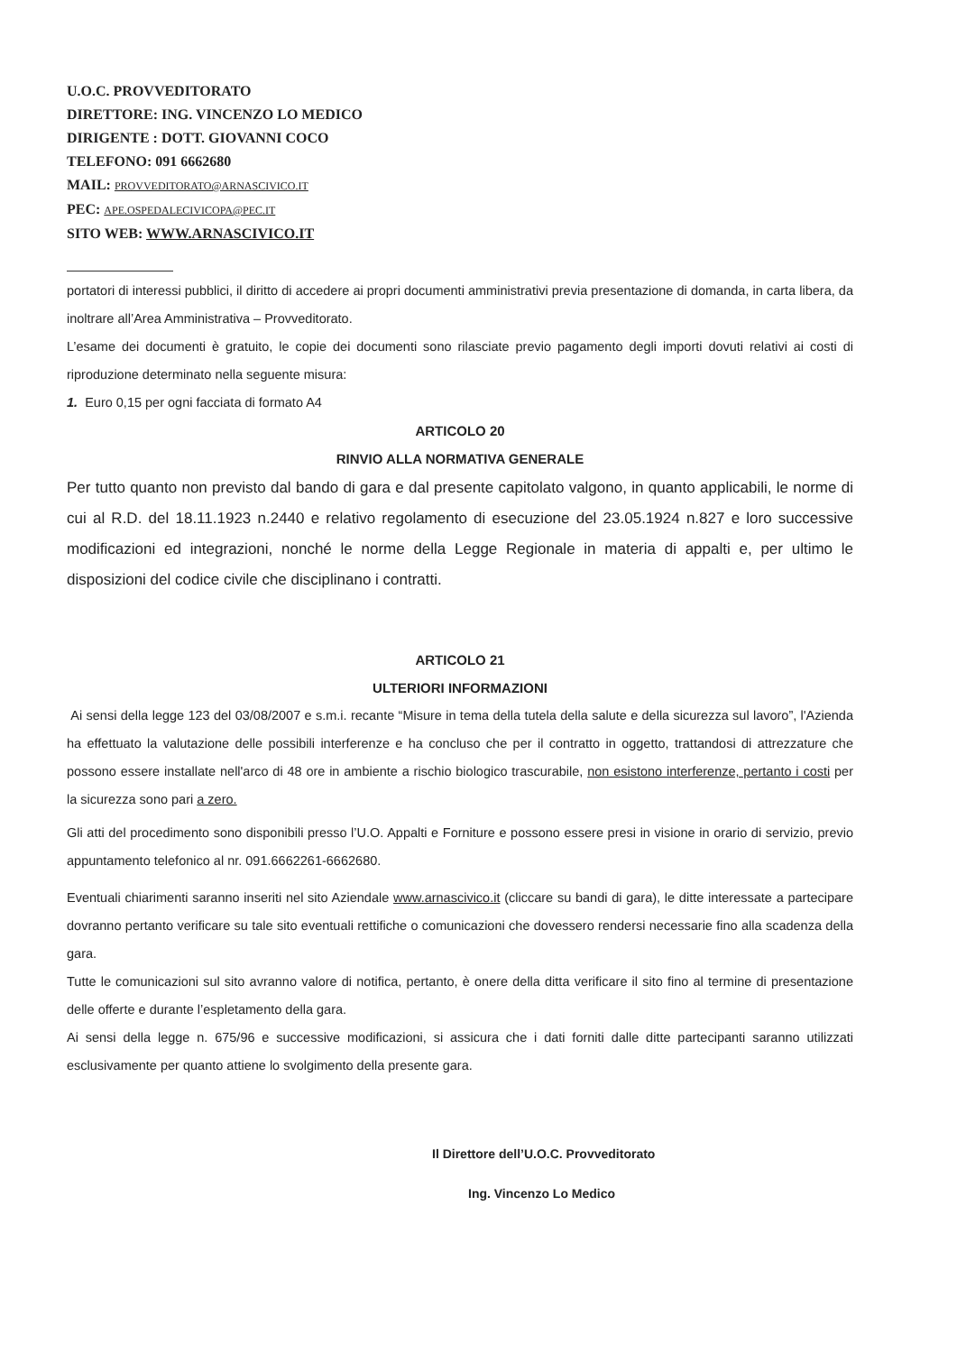U.O.C. PROVVEDITORATO
DIRETTORE: ING. VINCENZO LO MEDICO
DIRIGENTE : DOTT. GIOVANNI COCO
TELEFONO: 091 6662680
MAIL: PROVVEDITORATO@ARNASCIVICO.IT
PEC: APE.OSPEDALECIVICOPA@PEC.IT
SITO WEB: WWW.ARNASCIVICO.IT
portatori di interessi pubblici, il diritto di accedere ai propri documenti amministrativi previa presentazione di domanda, in carta libera, da inoltrare all’Area Amministrativa – Provveditorato.
L’esame dei documenti è gratuito, le copie dei documenti sono rilasciate previo pagamento degli importi dovuti relativi ai costi di riproduzione determinato nella seguente misura:
1. Euro 0,15 per ogni facciata di formato A4
ARTICOLO 20
RINVIO ALLA NORMATIVA GENERALE
Per tutto quanto non previsto dal bando di gara e dal presente capitolato valgono, in quanto applicabili, le norme di cui al R.D. del 18.11.1923 n.2440 e relativo regolamento di esecuzione del 23.05.1924 n.827 e loro successive modificazioni ed integrazioni, nonché le norme della Legge Regionale in materia di appalti e, per ultimo le disposizioni del codice civile che disciplinano i contratti.
ARTICOLO 21
ULTERIORI INFORMAZIONI
Ai sensi della legge 123 del 03/08/2007 e s.m.i. recante “Misure in tema della tutela della salute e della sicurezza sul lavoro”, l'Azienda ha effettuato la valutazione delle possibili interferenze e ha concluso che per il contratto in oggetto, trattandosi di attrezzature che possono essere installate nell'arco di 48 ore in ambiente a rischio biologico trascurabile, non esistono interferenze, pertanto i costi per la sicurezza sono pari a zero.
Gli atti del procedimento sono disponibili presso l’U.O. Appalti e Forniture e possono essere presi in visione in orario di servizio, previo appuntamento telefonico al nr. 091.6662261-6662680.
Eventuali chiarimenti saranno inseriti nel sito Aziendale www.arnascivico.it (cliccare su bandi di gara), le ditte interessate a partecipare dovranno pertanto verificare su tale sito eventuali rettifiche o comunicazioni che dovessero rendersi necessarie fino alla scadenza della gara.
Tutte le comunicazioni sul sito avranno valore di notifica, pertanto, è onere della ditta verificare il sito fino al termine di presentazione delle offerte e durante l’espletamento della gara.
Ai sensi della legge n. 675/96 e successive modificazioni, si assicura che i dati forniti dalle ditte partecipanti saranno utilizzati esclusivamente per quanto attiene lo svolgimento della presente gara.
Il Direttore dell’U.O.C. Provveditorato
Ing. Vincenzo Lo Medico